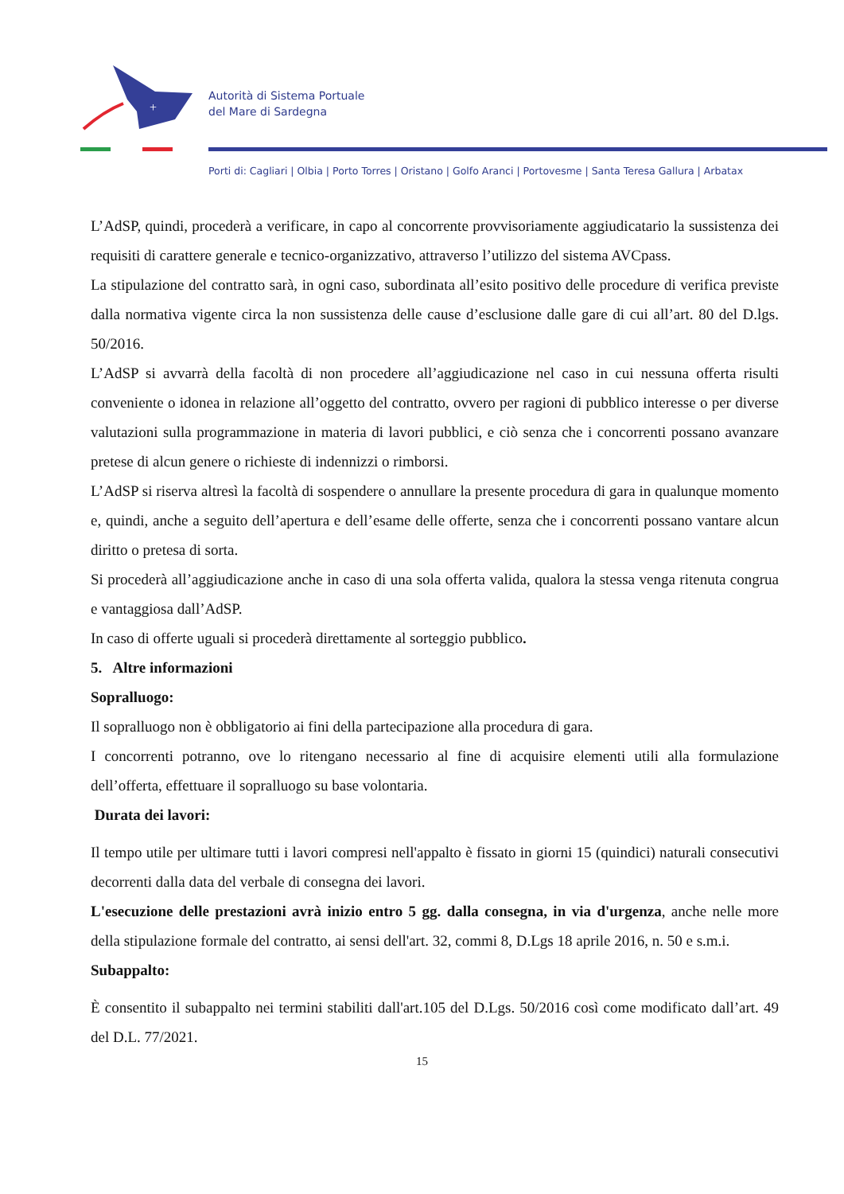+
Autorità di Sistema Portuale
del Mare di Sardegna
Porti di: Cagliari | Olbia | Porto Torres | Oristano | Golfo Aranci | Portovesme | Santa Teresa Gallura | Arbatax
L’AdSP, quindi, procederà a verificare, in capo al concorrente provvisoriamente aggiudicatario la sussistenza dei requisiti di carattere generale e tecnico-organizzativo, attraverso l’utilizzo del sistema AVCpass.
La stipulazione del contratto sarà, in ogni caso, subordinata all’esito positivo delle procedure di verifica previste dalla normativa vigente circa la non sussistenza delle cause d’esclusione dalle gare di cui all’art. 80 del D.lgs. 50/2016.
L’AdSP si avvarrà della facoltà di non procedere all’aggiudicazione nel caso in cui nessuna offerta risulti conveniente o idonea in relazione all’oggetto del contratto, ovvero per ragioni di pubblico interesse o per diverse valutazioni sulla programmazione in materia di lavori pubblici, e ciò senza che i concorrenti possano avanzare pretese di alcun genere o richieste di indennizzi o rimborsi.
L’AdSP si riserva altresì la facoltà di sospendere o annullare la presente procedura di gara in qualunque momento e, quindi, anche a seguito dell’apertura e dell’esame delle offerte, senza che i concorrenti possano vantare alcun diritto o pretesa di sorta.
Si procederà all’aggiudicazione anche in caso di una sola offerta valida, qualora la stessa venga ritenuta congrua e vantaggiosa dall’AdSP.
In caso di offerte uguali si procederà direttamente al sorteggio pubblico.
5. Altre informazioni
Sopralluogo:
Il sopralluogo non è obbligatorio ai fini della partecipazione alla procedura di gara.
I concorrenti potranno, ove lo ritengano necessario al fine di acquisire elementi utili alla formulazione dell’offerta, effettuare il sopralluogo su base volontaria.
Durata dei lavori:
Il tempo utile per ultimare tutti i lavori compresi nell'appalto è fissato in giorni 15 (quindici) naturali consecutivi decorrenti dalla data del verbale di consegna dei lavori.
L'esecuzione delle prestazioni avrà inizio entro 5 gg. dalla consegna, in via d'urgenza, anche nelle more della stipulazione formale del contratto, ai sensi dell'art. 32, commi 8, D.Lgs 18 aprile 2016, n. 50 e s.m.i.
Subappalto:
È consentito il subappalto nei termini stabiliti dall'art.105 del D.Lgs. 50/2016 così come modificato dall’art. 49 del D.L. 77/2021.
15